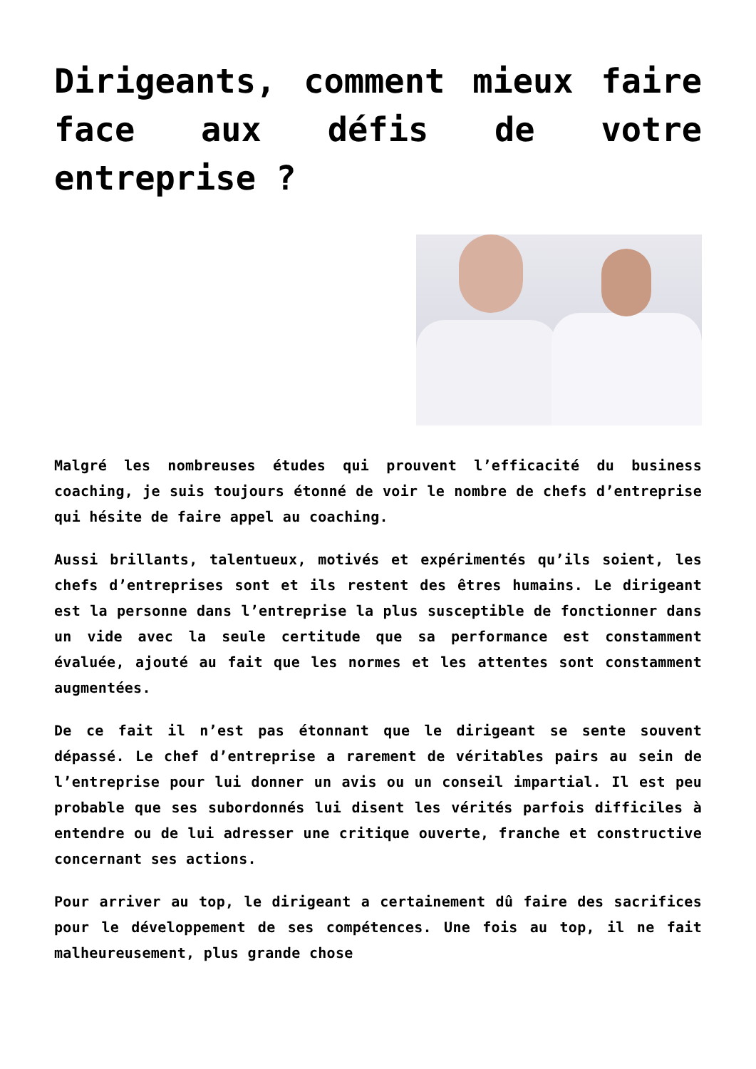Dirigeants, comment mieux faire face aux défis de votre entreprise ?
Malgré les nombreuses études qui prouvent l’efficacité du business coaching, je suis toujours étonné de voir le nombre de chefs d’entreprise qui hésite de faire appel au coaching.
Aussi brillants, talentueux, motivés et expérimentés qu’ils soient, les chefs d’entreprises sont et ils restent des êtres humains. Le dirigeant est la personne dans l’entreprise la plus susceptible de fonctionner dans un vide avec la seule certitude que sa performance est constamment évaluée, ajouté au fait que les normes et les attentes sont constamment augmentées.
De ce fait il n’est pas étonnant que le dirigeant se sente souvent dépassé. Le chef d’entreprise a rarement de véritables pairs au sein de l’entreprise pour lui donner un avis ou un conseil impartial. Il est peu probable que ses subordonnés lui disent les vérités parfois difficiles à entendre ou de lui adresser une critique ouverte, franche et constructive concernant ses actions.
Pour arriver au top, le dirigeant a certainement dû faire des sacrifices pour le développement de ses compétences. Une fois au top, il ne fait malheureusement, plus grande chose